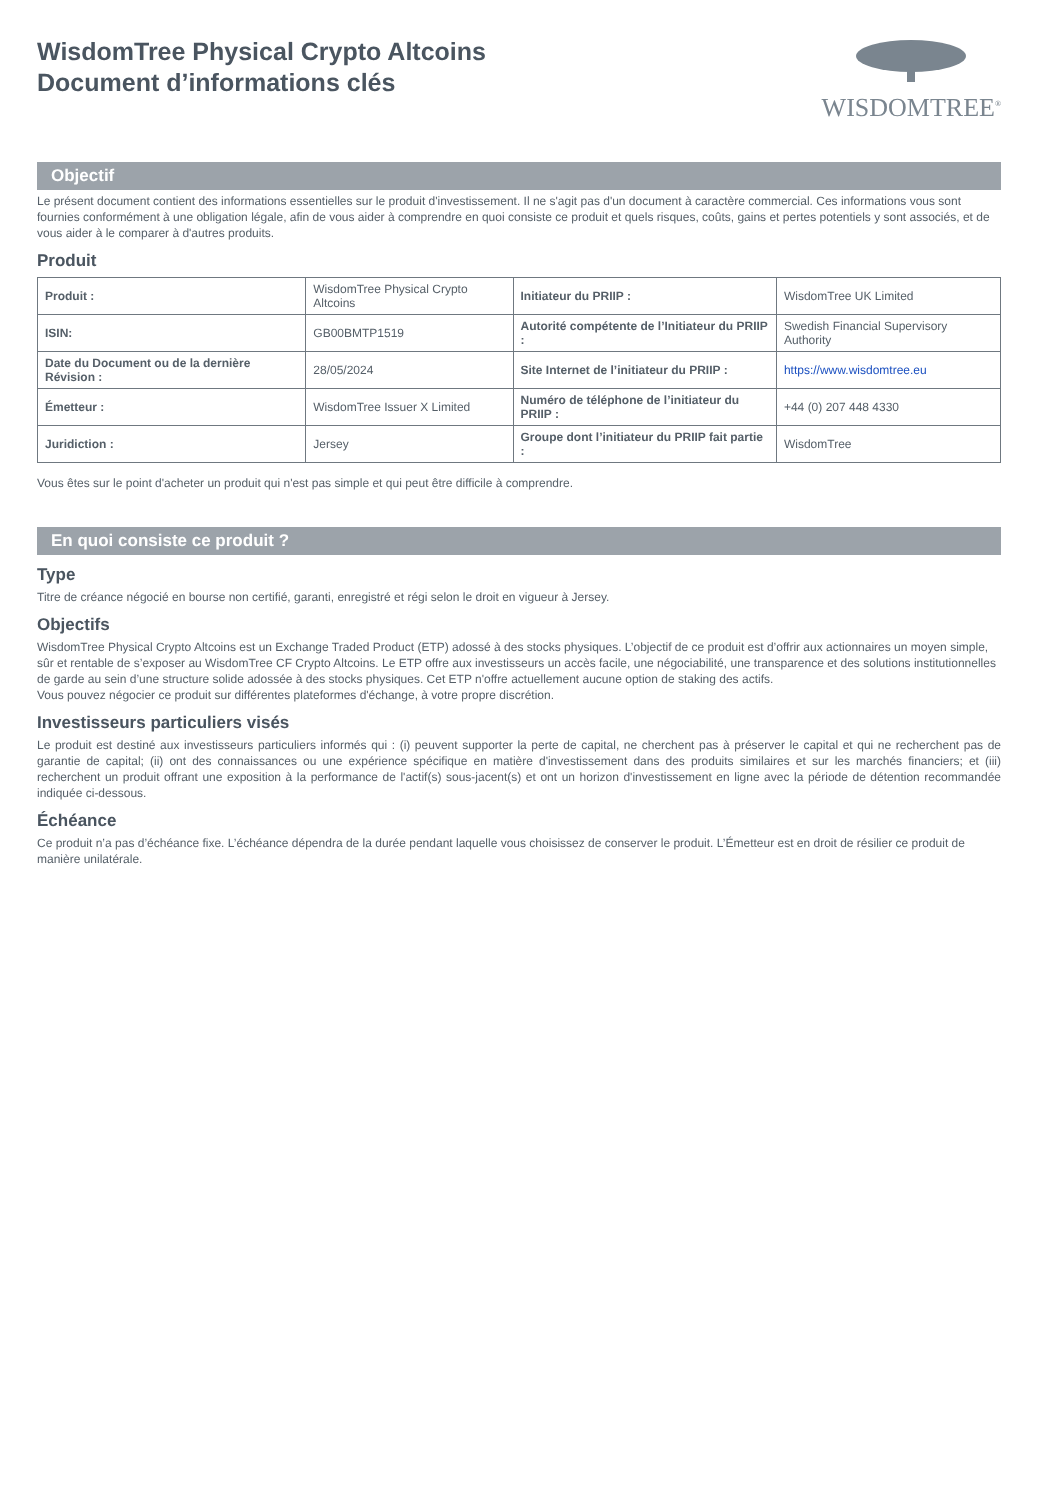WisdomTree Physical Crypto Altcoins
Document d’informations clés
WISDOMTREE<sup>®</sup>
Objectif
Le présent document contient des informations essentielles sur le produit d'investissement. Il ne s'agit pas d'un document à caractère commercial. Ces informations vous sont fournies conformément à une obligation légale, afin de vous aider à comprendre en quoi consiste ce produit et quels risques, coûts, gains et pertes potentiels y sont associés, et de vous aider à le comparer à d'autres produits.
Produit
| Produit : | WisdomTree Physical Crypto Altcoins | Initiateur du PRIIP : | WisdomTree UK Limited |
| ISIN: | GB00BMTP1519 | Autorité compétente de l’Initiateur du PRIIP : | Swedish Financial Supervisory Authority |
| Date du Document ou de la dernière Révision : | 28/05/2024 | Site Internet de l’initiateur du PRIIP : | https://www.wisdomtree.eu |
| Émetteur : | WisdomTree Issuer X Limited | Numéro de téléphone de l’initiateur du PRIIP : | +44 (0) 207 448 4330 |
| Juridiction : | Jersey | Groupe dont l’initiateur du PRIIP fait partie : | WisdomTree |
Vous êtes sur le point d'acheter un produit qui n'est pas simple et qui peut être difficile à comprendre.
En quoi consiste ce produit ?
Type
Titre de créance négocié en bourse non certifié, garanti, enregistré et régi selon le droit en vigueur à Jersey.
Objectifs
WisdomTree Physical Crypto Altcoins est un Exchange Traded Product (ETP) adossé à des stocks physiques. L’objectif de ce produit est d’offrir aux actionnaires un moyen simple, sûr et rentable de s’exposer au WisdomTree CF Crypto Altcoins. Le ETP offre aux investisseurs un accès facile, une négociabilité, une transparence et des solutions institutionnelles de garde au sein d’une structure solide adossée à des stocks physiques. Cet ETP n'offre actuellement aucune option de staking des actifs.
Vous pouvez négocier ce produit sur différentes plateformes d'échange, à votre propre discrétion.
Investisseurs particuliers visés
Le produit est destiné aux investisseurs particuliers informés qui : (i) peuvent supporter la perte de capital, ne cherchent pas à préserver le capital et qui ne recherchent pas de garantie de capital; (ii) ont des connaissances ou une expérience spécifique en matière d'investissement dans des produits similaires et sur les marchés financiers; et (iii) recherchent un produit offrant une exposition à la performance de l'actif(s) sous-jacent(s) et ont un horizon d'investissement en ligne avec la période de détention recommandée indiquée ci-dessous.
Échéance
Ce produit n’a pas d’échéance fixe. L’échéance dépendra de la durée pendant laquelle vous choisissez de conserver le produit. L’Émetteur est en droit de résilier ce produit de manière unilatérale.